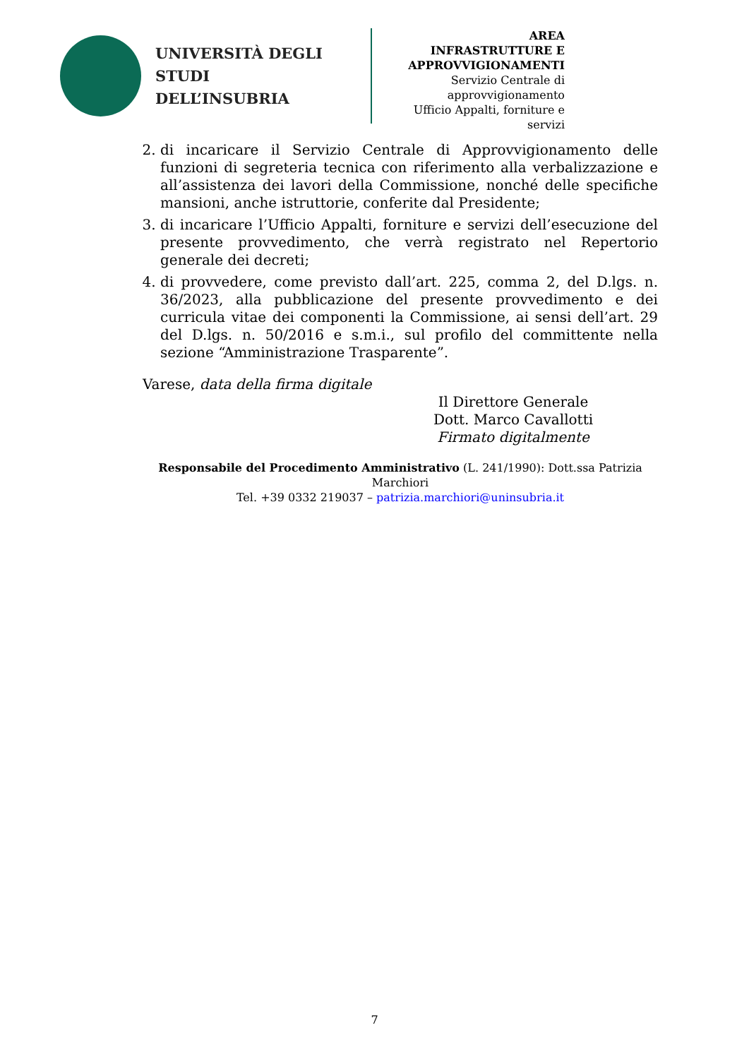UNIVERSITÀ DEGLI STUDI
DELL’INSUBRIA
AREA
INFRASTRUTTURE E
APPROVVIGIONAMENTI
Servizio Centrale di approvvigionamento
Ufficio Appalti, forniture e servizi
2. di incaricare il Servizio Centrale di Approvvigionamento delle funzioni di segreteria tecnica con riferimento alla verbalizzazione e all’assistenza dei lavori della Commissione, nonché delle specifiche mansioni, anche istruttorie, conferite dal Presidente;
3. di incaricare l’Ufficio Appalti, forniture e servizi dell’esecuzione del presente provvedimento, che verrà registrato nel Repertorio generale dei decreti;
4. di provvedere, come previsto dall’art. 225, comma 2, del D.lgs. n. 36/2023, alla pubblicazione del presente provvedimento e dei curricula vitae dei componenti la Commissione, ai sensi dell’art. 29 del D.lgs. n. 50/2016 e s.m.i., sul profilo del committente nella sezione “Amministrazione Trasparente”.
Varese, data della firma digitale
Il Direttore Generale
Dott. Marco Cavallotti
Firmato digitalmente
Responsabile del Procedimento Amministrativo (L. 241/1990): Dott.ssa Patrizia Marchiori
Tel. +39 0332 219037 – patrizia.marchiori@uninsubria.it
7